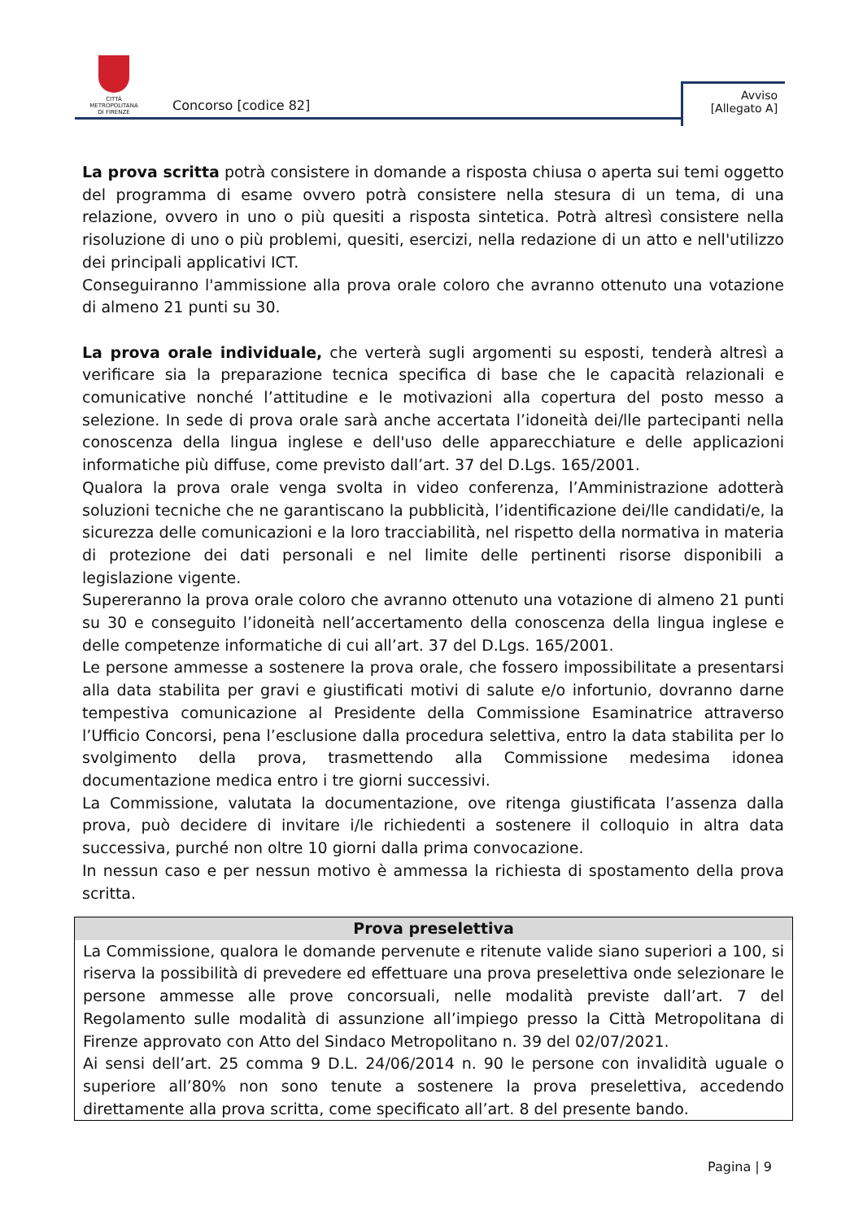CITTÀ METROPOLITANA
DI FIRENZE
Concorso [codice 82]
Avviso
[Allegato A]
La prova scritta potrà consistere in domande a risposta chiusa o aperta sui temi oggetto del programma di esame ovvero potrà consistere nella stesura di un tema, di una relazione, ovvero in uno o più quesiti a risposta sintetica. Potrà altresì consistere nella risoluzione di uno o più problemi, quesiti, esercizi, nella redazione di un atto e nell'utilizzo dei principali applicativi ICT.
Conseguiranno l'ammissione alla prova orale coloro che avranno ottenuto una votazione di almeno 21 punti su 30.
La prova orale individuale, che verterà sugli argomenti su esposti, tenderà altresì a verificare sia la preparazione tecnica specifica di base che le capacità relazionali e comunicative nonché l’attitudine e le motivazioni alla copertura del posto messo a selezione. In sede di prova orale sarà anche accertata l’idoneità dei/lle partecipanti nella conoscenza della lingua inglese e dell'uso delle apparecchiature e delle applicazioni informatiche più diffuse, come previsto dall’art. 37 del D.Lgs. 165/2001.
Qualora la prova orale venga svolta in video conferenza, l’Amministrazione adotterà soluzioni tecniche che ne garantiscano la pubblicità, l’identificazione dei/lle candidati/e, la sicurezza delle comunicazioni e la loro tracciabilità, nel rispetto della normativa in materia di protezione dei dati personali e nel limite delle pertinenti risorse disponibili a legislazione vigente.
Supereranno la prova orale coloro che avranno ottenuto una votazione di almeno 21 punti su 30 e conseguito l’idoneità nell’accertamento della conoscenza della lingua inglese e delle competenze informatiche di cui all’art. 37 del D.Lgs. 165/2001.
Le persone ammesse a sostenere la prova orale, che fossero impossibilitate a presentarsi alla data stabilita per gravi e giustificati motivi di salute e/o infortunio, dovranno darne tempestiva comunicazione al Presidente della Commissione Esaminatrice attraverso l’Ufficio Concorsi, pena l’esclusione dalla procedura selettiva, entro la data stabilita per lo svolgimento della prova, trasmettendo alla Commissione medesima idonea documentazione medica entro i tre giorni successivi.
La Commissione, valutata la documentazione, ove ritenga giustificata l’assenza dalla prova, può decidere di invitare i/le richiedenti a sostenere il colloquio in altra data successiva, purché non oltre 10 giorni dalla prima convocazione.
In nessun caso e per nessun motivo è ammessa la richiesta di spostamento della prova scritta.
| Prova preselettiva |
| --- |
| La Commissione, qualora le domande pervenute e ritenute valide siano superiori a 100, si riserva la possibilità di prevedere ed effettuare una prova preselettiva onde selezionare le persone ammesse alle prove concorsuali, nelle modalità previste dall’art. 7 del Regolamento sulle modalità di assunzione all’impiego presso la Città Metropolitana di Firenze approvato con Atto del Sindaco Metropolitano n. 39 del 02/07/2021. Ai sensi dell’art. 25 comma 9 D.L. 24/06/2014 n. 90 le persone con invalidità uguale o superiore all’80% non sono tenute a sostenere la prova preselettiva, accedendo direttamente alla prova scritta, come specificato all’art. 8 del presente bando. |
Pagina | 9